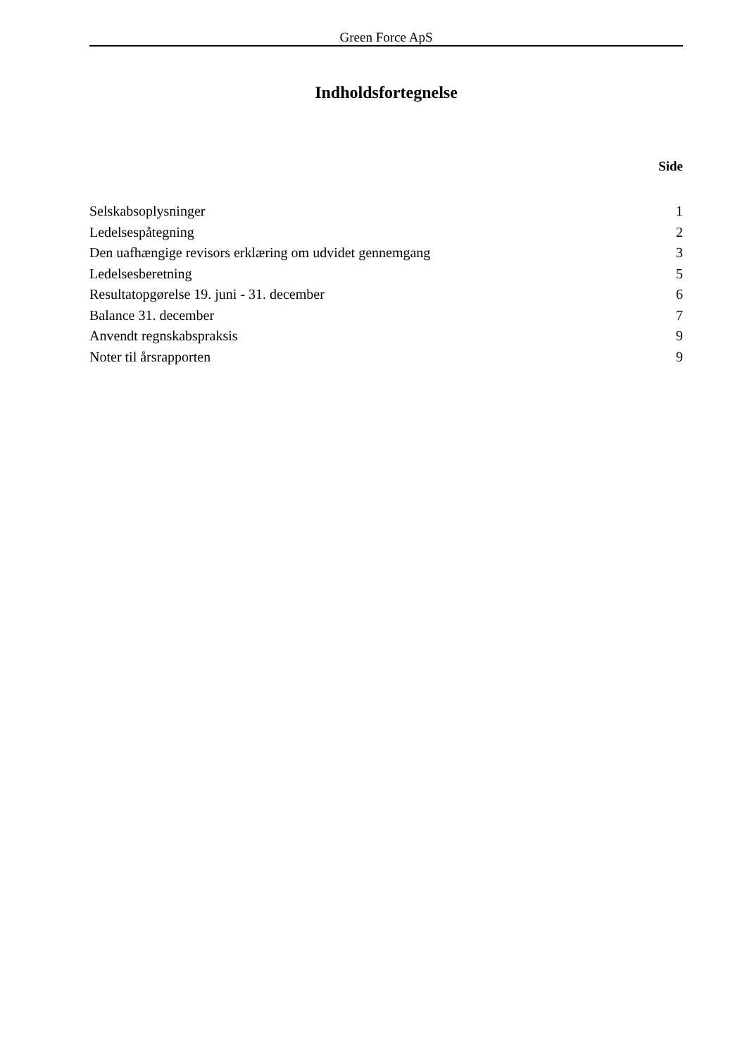Green Force ApS
Indholdsfortegnelse
Side
| Selskabsoplysninger | 1 |
| Ledelsespåtegning | 2 |
| Den uafhængige revisors erklæring om udvidet gennemgang | 3 |
| Ledelsesberetning | 5 |
| Resultatopgørelse 19. juni - 31. december | 6 |
| Balance 31. december | 7 |
| Anvendt regnskabspraksis | 9 |
| Noter til årsrapporten | 9 |